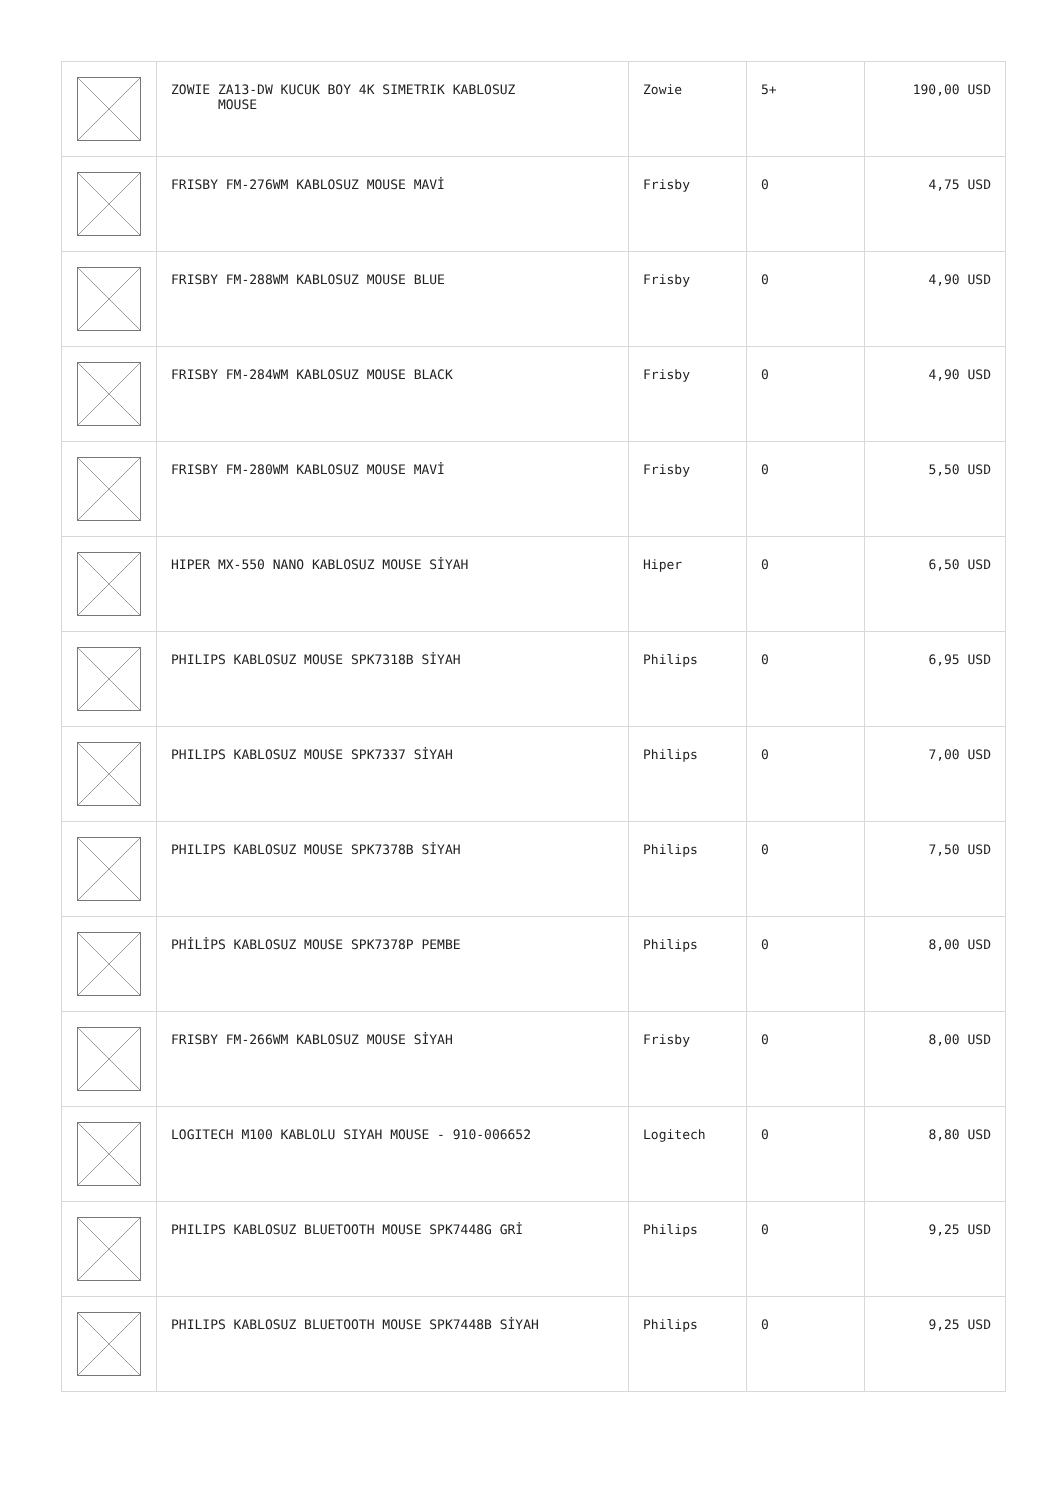| | ZOWIE ZA13-DW KUCUK BOY 4K SIMETRIK KABLOSUZ MOUSE | Zowie | 5+ | 190,00 USD |
| | FRISBY FM-276WM KABLOSUZ MOUSE MAVİ | Frisby | 0 | 4,75 USD |
| | FRISBY FM-288WM KABLOSUZ MOUSE BLUE | Frisby | 0 | 4,90 USD |
| | FRISBY FM-284WM KABLOSUZ MOUSE BLACK | Frisby | 0 | 4,90 USD |
| | FRISBY FM-280WM KABLOSUZ MOUSE MAVİ | Frisby | 0 | 5,50 USD |
| | HIPER MX-550 NANO KABLOSUZ MOUSE SİYAH | Hiper | 0 | 6,50 USD |
| | PHILIPS KABLOSUZ MOUSE SPK7318B SİYAH | Philips | 0 | 6,95 USD |
| | PHILIPS KABLOSUZ MOUSE SPK7337 SİYAH | Philips | 0 | 7,00 USD |
| | PHILIPS KABLOSUZ MOUSE SPK7378B SİYAH | Philips | 0 | 7,50 USD |
| | PHİLİPS KABLOSUZ MOUSE SPK7378P PEMBE | Philips | 0 | 8,00 USD |
| | FRISBY FM-266WM KABLOSUZ MOUSE SİYAH | Frisby | 0 | 8,00 USD |
| | LOGITECH M100 KABLOLU SIYAH MOUSE - 910-006652 | Logitech | 0 | 8,80 USD |
| | PHILIPS KABLOSUZ BLUETOOTH MOUSE SPK7448G GRİ | Philips | 0 | 9,25 USD |
| | PHILIPS KABLOSUZ BLUETOOTH MOUSE SPK7448B SİYAH | Philips | 0 | 9,25 USD |